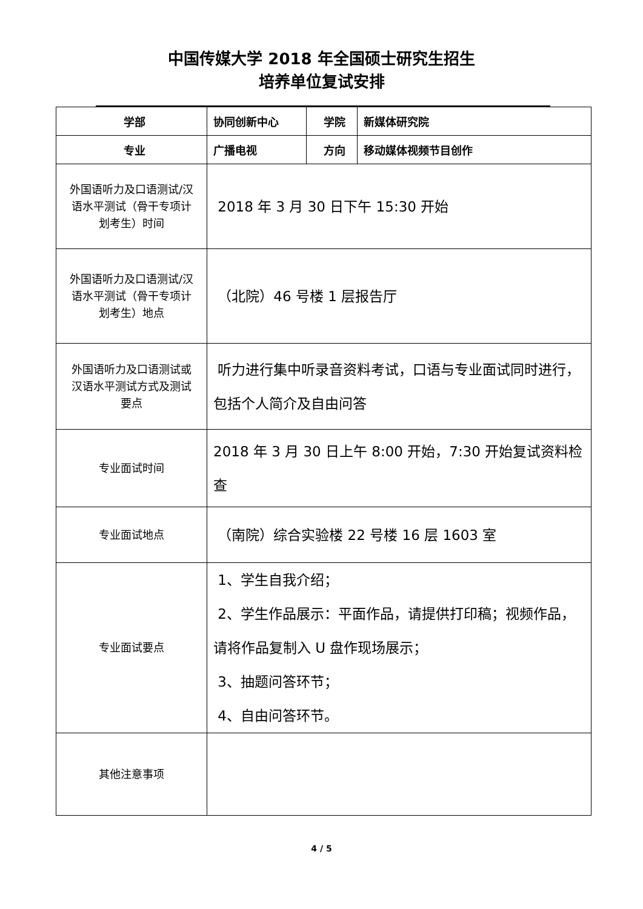中国传媒大学 2018 年全国硕士研究生招生
培养单位复试安排
| 学部 | 协同创新中心 | 学院 | 新媒体研究院 |
| 专业 | 广播电视 | 方向 | 移动媒体视频节目创作 |
| 外国语听力及口语测试/汉语水平测试（骨干专项计划考生）时间 | 2018 年 3 月 30 日下午 15:30 开始 | | |
| 外国语听力及口语测试/汉语水平测试（骨干专项计划考生）地点 | （北院）46 号楼 1 层报告厅 | | |
| 外国语听力及口语测试或汉语水平测试方式及测试要点 | 听力进行集中听录音资料考试，口语与专业面试同时进行，包括个人简介及自由问答 | | |
| 专业面试时间 | 2018 年 3 月 30 日上午 8:00 开始，7:30 开始复试资料检查 | | |
| 专业面试地点 | （南院）综合实验楼 22 号楼 16 层 1603 室 | | |
| 专业面试要点 | 1、学生自我介绍； 2、学生作品展示：平面作品，请提供打印稿；视频作品，请将作品复制入 U 盘作现场展示； 3、抽题问答环节； 4、自由问答环节。 | | |
| 其他注意事项 | | | |
4 / 5